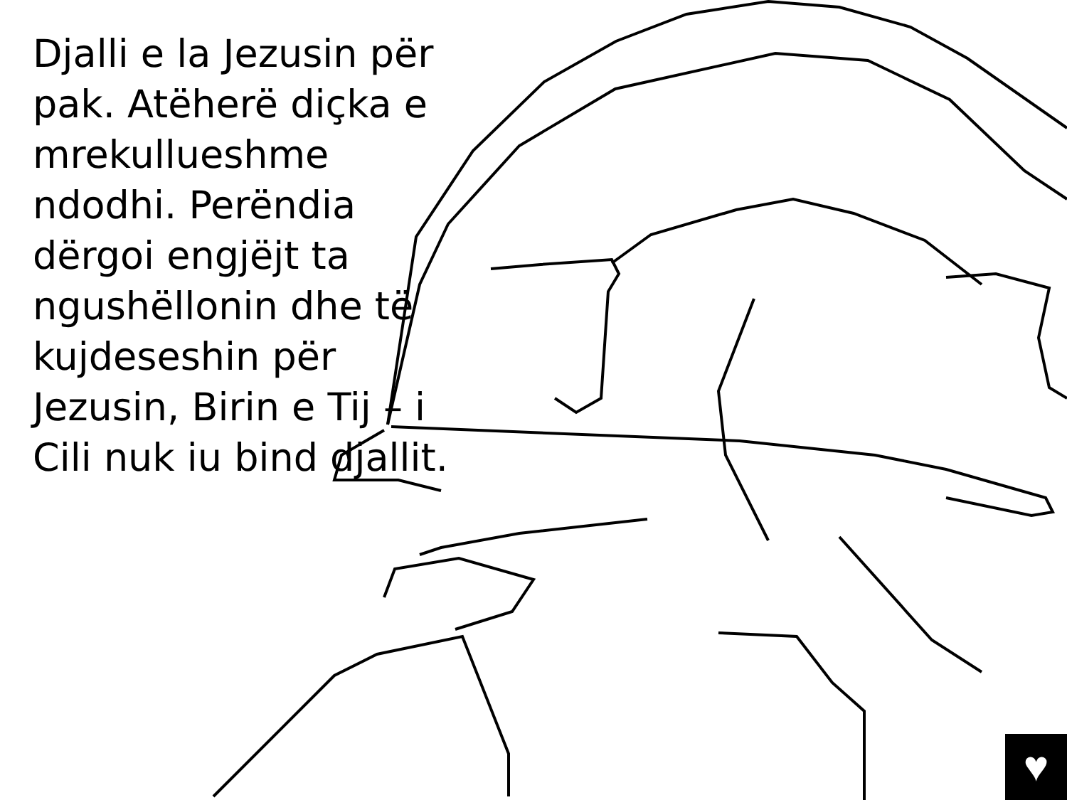Djalli e la Jezusin për pak. Atëherë diçka e mrekullueshme ndodhi. Perëndia dërgoi engjëjt ta ngushëllonin dhe të kujdeseshin për Jezusin, Birin e Tij – i Cili nuk iu bind djallit.
♥